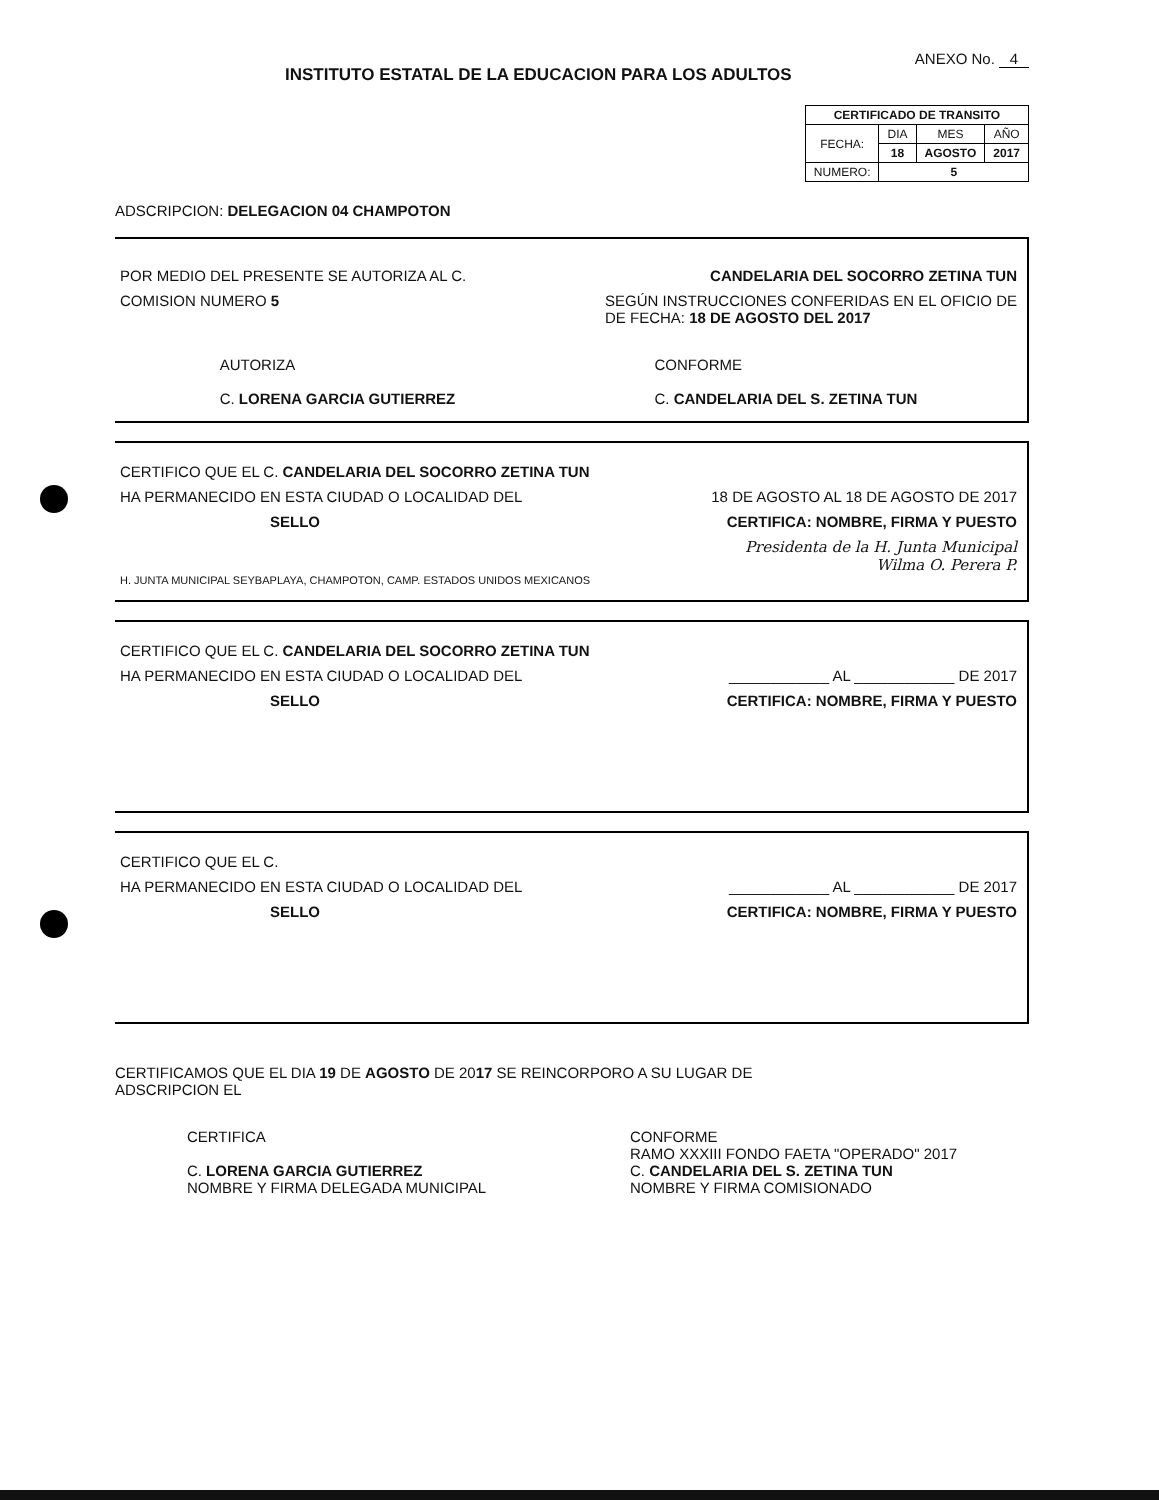INSTITUTO ESTATAL DE LA EDUCACION PARA LOS ADULTOS
ANEXO No. 4
| CERTIFICADO DE TRANSITO | | | |
| FECHA: | DIA | MES | AÑO |
| | 18 | AGOSTO | 2017 |
| NUMERO: | 5 | | |
ADSCRIPCION: DELEGACION 04 CHAMPOTON
POR MEDIO DEL PRESENTE SE AUTORIZA AL C. CANDELARIA DEL SOCORRO ZETINA TUN
COMISION NUMERO 5 SEGÚN INSTRUCCIONES CONFERIDAS EN EL OFICIO DE
DE FECHA: 18 DE AGOSTO DEL 2017
AUTORIZA
C. LORENA GARCIA GUTIERREZ CONFORME
C. CANDELARIA DEL S. ZETINA TUN
CERTIFICO QUE EL C. CANDELARIA DEL SOCORRO ZETINA TUN
HA PERMANECIDO EN ESTA CIUDAD O LOCALIDAD DEL 18 DE AGOSTO AL 18 DE AGOSTO DE 2017
SELLO CERTIFICA: NOMBRE, FIRMA Y PUESTO
Presidenta de la H. Junta Municipal
Wilma O. Perera P.
H. JUNTA MUNICIPAL SEYBAPLAYA, CHAMPOTON, CAMP. ESTADOS UNIDOS MEXICANOS
CERTIFICO QUE EL C. CANDELARIA DEL SOCORRO ZETINA TUN
HA PERMANECIDO EN ESTA CIUDAD O LOCALIDAD DEL ____________ AL ____________ DE 2017
SELLO CERTIFICA: NOMBRE, FIRMA Y PUESTO
CERTIFICO QUE EL C.
HA PERMANECIDO EN ESTA CIUDAD O LOCALIDAD DEL ____________ AL ____________ DE 2017
SELLO CERTIFICA: NOMBRE, FIRMA Y PUESTO
CERTIFICAMOS QUE EL DIA 19 DE AGOSTO DE 2017 SE REINCORPORO A SU LUGAR DE
ADSCRIPCION EL
CERTIFICA
C. LORENA GARCIA GUTIERREZ
NOMBRE Y FIRMA DELEGADA MUNICIPAL CONFORME
RAMO XXXIII FONDO FAETA "OPERADO" 2017
C. CANDELARIA DEL S. ZETINA TUN
NOMBRE Y FIRMA COMISIONADO